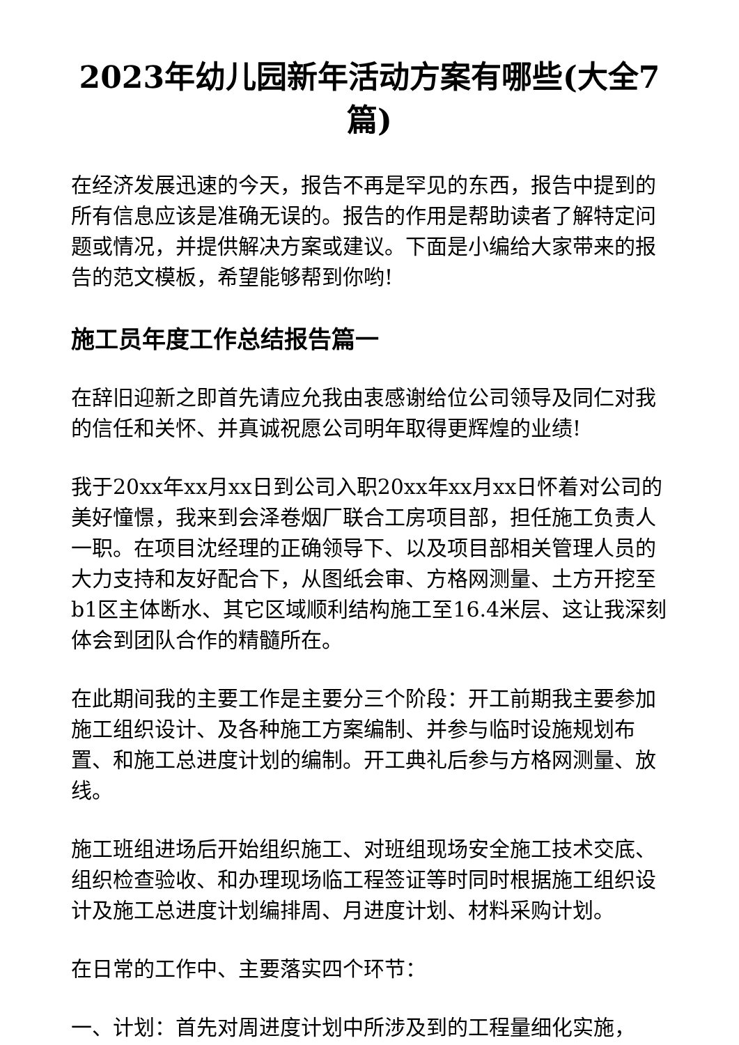2023年幼儿园新年活动方案有哪些(大全7篇)
在经济发展迅速的今天，报告不再是罕见的东西，报告中提到的所有信息应该是准确无误的。报告的作用是帮助读者了解特定问题或情况，并提供解决方案或建议。下面是小编给大家带来的报告的范文模板，希望能够帮到你哟!
施工员年度工作总结报告篇一
在辞旧迎新之即首先请应允我由衷感谢给位公司领导及同仁对我的信任和关怀、并真诚祝愿公司明年取得更辉煌的业绩!
我于20xx年xx月xx日到公司入职20xx年xx月xx日怀着对公司的美好憧憬，我来到会泽卷烟厂联合工房项目部，担任施工负责人一职。在项目沈经理的正确领导下、以及项目部相关管理人员的大力支持和友好配合下，从图纸会审、方格网测量、土方开挖至b1区主体断水、其它区域顺利结构施工至16.4米层、这让我深刻体会到团队合作的精髓所在。
在此期间我的主要工作是主要分三个阶段：开工前期我主要参加施工组织设计、及各种施工方案编制、并参与临时设施规划布置、和施工总进度计划的编制。开工典礼后参与方格网测量、放线。
施工班组进场后开始组织施工、对班组现场安全施工技术交底、组织检查验收、和办理现场临工程签证等时同时根据施工组织设计及施工总进度计划编排周、月进度计划、材料采购计划。
在日常的工作中、主要落实四个环节：
一、计划：首先对周进度计划中所涉及到的工程量细化实施，